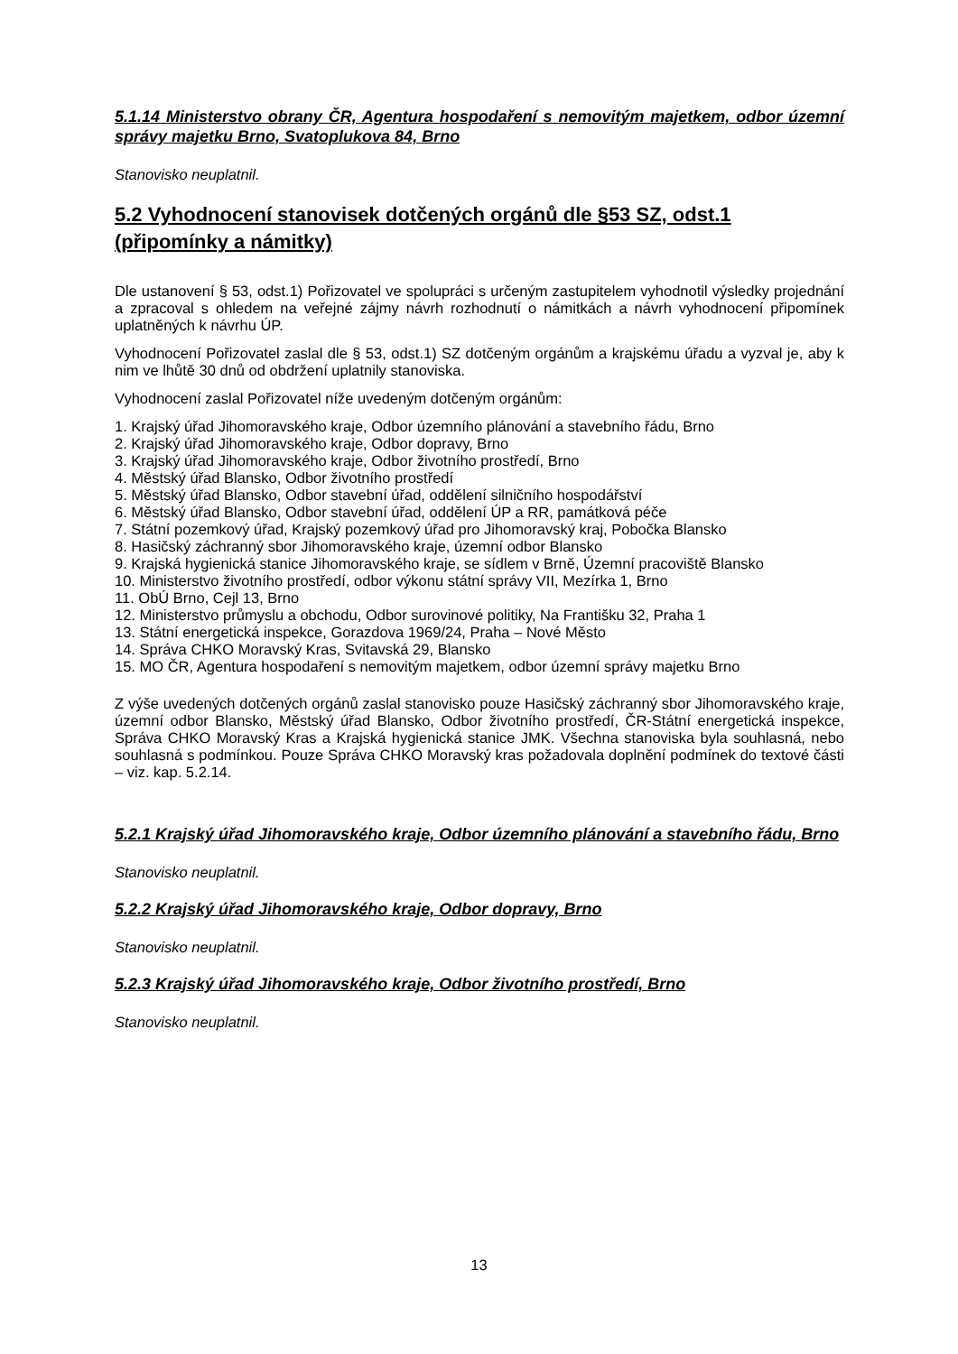5.1.14 Ministerstvo obrany ČR, Agentura hospodaření s nemovitým majetkem, odbor územní správy majetku Brno, Svatoplukova 84, Brno
Stanovisko neuplatnil.
5.2 Vyhodnocení stanovisek dotčených orgánů dle §53 SZ, odst.1 (připomínky a námitky)
Dle ustanovení § 53, odst.1) Pořizovatel ve spolupráci s určeným zastupitelem vyhodnotil výsledky projednání a zpracoval s ohledem na veřejné zájmy návrh rozhodnutí o námitkách a návrh vyhodnocení připomínek uplatněných k návrhu ÚP.
Vyhodnocení Pořizovatel zaslal dle § 53, odst.1) SZ dotčeným orgánům a krajskému úřadu a vyzval je, aby k nim ve lhůtě 30 dnů od obdržení uplatnily stanoviska.
Vyhodnocení zaslal Pořizovatel níže uvedeným dotčeným orgánům:
1. Krajský úřad Jihomoravského kraje, Odbor územního plánování a stavebního řádu, Brno
2. Krajský úřad Jihomoravského kraje, Odbor dopravy, Brno
3. Krajský úřad Jihomoravského kraje, Odbor životního prostředí, Brno
4. Městský úřad Blansko, Odbor životního prostředí
5. Městský úřad Blansko, Odbor stavební úřad, oddělení silničního hospodářství
6. Městský úřad Blansko, Odbor stavební úřad, oddělení ÚP a RR, památková péče
7. Státní pozemkový úřad, Krajský pozemkový úřad pro Jihomoravský kraj, Pobočka Blansko
8. Hasičský záchranný sbor Jihomoravského kraje, územní odbor Blansko
9. Krajská hygienická stanice Jihomoravského kraje, se sídlem v Brně, Územní pracoviště Blansko
10. Ministerstvo životního prostředí, odbor výkonu státní správy VII, Mezírka 1, Brno
11. ObÚ Brno, Cejl 13, Brno
12. Ministerstvo průmyslu a obchodu, Odbor surovinové politiky, Na Františku 32, Praha 1
13. Státní energetická inspekce, Gorazdova 1969/24, Praha – Nové Město
14. Správa CHKO Moravský Kras, Svitavská 29, Blansko
15. MO ČR, Agentura hospodaření s nemovitým majetkem, odbor územní správy majetku Brno
Z výše uvedených dotčených orgánů zaslal stanovisko pouze Hasičský záchranný sbor Jihomoravského kraje, územní odbor Blansko, Městský úřad Blansko, Odbor životního prostředí, ČR-Státní energetická inspekce, Správa CHKO Moravský Kras a Krajská hygienická stanice JMK. Všechna stanoviska byla souhlasná, nebo souhlasná s podmínkou. Pouze Správa CHKO Moravský kras požadovala doplnění podmínek do textové části – viz. kap. 5.2.14.
5.2.1 Krajský úřad Jihomoravského kraje, Odbor územního plánování a stavebního řádu, Brno
Stanovisko neuplatnil.
5.2.2 Krajský úřad Jihomoravského kraje, Odbor dopravy, Brno
Stanovisko neuplatnil.
5.2.3 Krajský úřad Jihomoravského kraje, Odbor životního prostředí, Brno
Stanovisko neuplatnil.
13